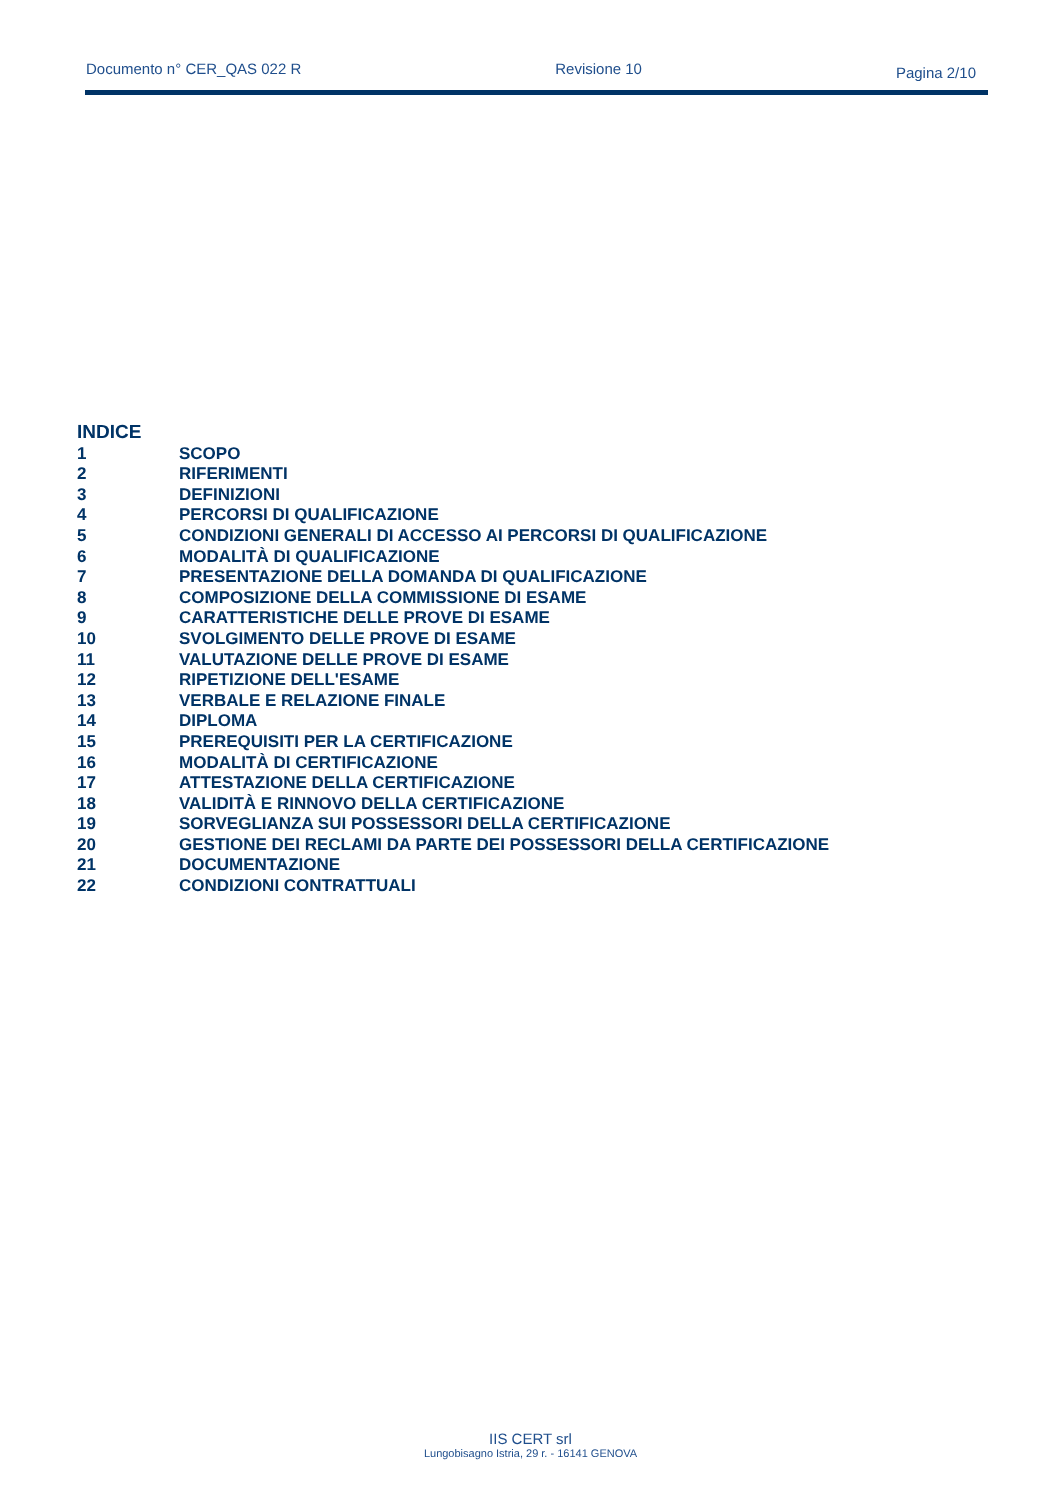Documento n° CER_QAS 022 R Revisione 10 Pagina 2/10
INDICE
1 SCOPO
2 RIFERIMENTI
3 DEFINIZIONI
4 PERCORSI DI QUALIFICAZIONE
5 CONDIZIONI GENERALI DI ACCESSO AI PERCORSI DI QUALIFICAZIONE
6 MODALITÀ DI QUALIFICAZIONE
7 PRESENTAZIONE DELLA DOMANDA DI QUALIFICAZIONE
8 COMPOSIZIONE DELLA COMMISSIONE DI ESAME
9 CARATTERISTICHE DELLE PROVE DI ESAME
10 SVOLGIMENTO DELLE PROVE DI ESAME
11 VALUTAZIONE DELLE PROVE DI ESAME
12 RIPETIZIONE DELL'ESAME
13 VERBALE E RELAZIONE FINALE
14 DIPLOMA
15 PREREQUISITI PER LA CERTIFICAZIONE
16 MODALITÀ DI CERTIFICAZIONE
17 ATTESTAZIONE DELLA CERTIFICAZIONE
18 VALIDITÀ E RINNOVO DELLA CERTIFICAZIONE
19 SORVEGLIANZA SUI POSSESSORI DELLA CERTIFICAZIONE
20 GESTIONE DEI RECLAMI DA PARTE DEI POSSESSORI DELLA CERTIFICAZIONE
21 DOCUMENTAZIONE
22 CONDIZIONI CONTRATTUALI
IIS CERT srl
Lungobisagno Istria, 29 r. - 16141 GENOVA